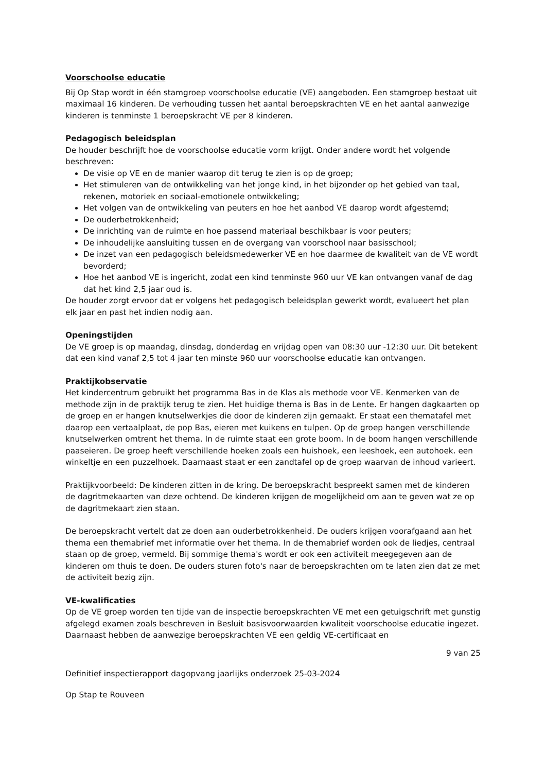Voorschoolse educatie
Bij Op Stap wordt in één stamgroep voorschoolse educatie (VE) aangeboden. Een stamgroep bestaat uit maximaal 16 kinderen. De verhouding tussen het aantal beroepskrachten VE en het aantal aanwezige kinderen is tenminste 1 beroepskracht VE per 8 kinderen.
Pedagogisch beleidsplan
De houder beschrijft hoe de voorschoolse educatie vorm krijgt. Onder andere wordt het volgende beschreven:
De visie op VE en de manier waarop dit terug te zien is op de groep;
Het stimuleren van de ontwikkeling van het jonge kind, in het bijzonder op het gebied van taal, rekenen, motoriek en sociaal-emotionele ontwikkeling;
Het volgen van de ontwikkeling van peuters en hoe het aanbod VE daarop wordt afgestemd;
De ouderbetrokkenheid;
De inrichting van de ruimte en hoe passend materiaal beschikbaar is voor peuters;
De inhoudelijke aansluiting tussen en de overgang van voorschool naar basisschool;
De inzet van een pedagogisch beleidsmedewerker VE en hoe daarmee de kwaliteit van de VE wordt bevorderd;
Hoe het aanbod VE is ingericht, zodat een kind tenminste 960 uur VE kan ontvangen vanaf de dag dat het kind 2,5 jaar oud is.
De houder zorgt ervoor dat er volgens het pedagogisch beleidsplan gewerkt wordt, evalueert het plan elk jaar en past het indien nodig aan.
Openingstijden
De VE groep is op maandag, dinsdag, donderdag en vrijdag open van 08:30 uur -12:30 uur. Dit betekent dat een kind vanaf 2,5 tot 4 jaar ten minste 960 uur voorschoolse educatie kan ontvangen.
Praktijkobservatie
Het kindercentrum gebruikt het programma Bas in de Klas als methode voor VE. Kenmerken van de methode zijn in de praktijk terug te zien. Het huidige thema is Bas in de Lente. Er hangen dagkaarten op de groep en er hangen knutselwerkjes die door de kinderen zijn gemaakt. Er staat een thematafel met daarop een vertaalplaat, de pop Bas, eieren met kuikens en tulpen. Op de groep hangen verschillende knutselwerken omtrent het thema. In de ruimte staat een grote boom. In de boom hangen verschillende paaseieren. De groep heeft verschillende hoeken zoals een huishoek, een leeshoek, een autohoek. een winkeltje en een puzzelhoek. Daarnaast staat er een zandtafel op de groep waarvan de inhoud varieert.
Praktijkvoorbeeld: De kinderen zitten in de kring. De beroepskracht bespreekt samen met de kinderen de dagritmekaarten van deze ochtend. De kinderen krijgen de mogelijkheid om aan te geven wat ze op de dagritmekaart zien staan.
De beroepskracht vertelt dat ze doen aan ouderbetrokkenheid. De ouders krijgen voorafgaand aan het thema een themabrief met informatie over het thema. In de themabrief worden ook de liedjes, centraal staan op de groep, vermeld. Bij sommige thema's wordt er ook een activiteit meegegeven aan de kinderen om thuis te doen. De ouders sturen foto's naar de beroepskrachten om te laten zien dat ze met de activiteit bezig zijn.
VE-kwalificaties
Op de VE groep worden ten tijde van de inspectie beroepskrachten VE met een getuigschrift met gunstig afgelegd examen zoals beschreven in Besluit basisvoorwaarden kwaliteit voorschoolse educatie ingezet. Daarnaast hebben de aanwezige beroepskrachten VE een geldig VE-certificaat en
9 van 25
Definitief inspectierapport dagopvang jaarlijks onderzoek 25-03-2024
Op Stap te Rouveen